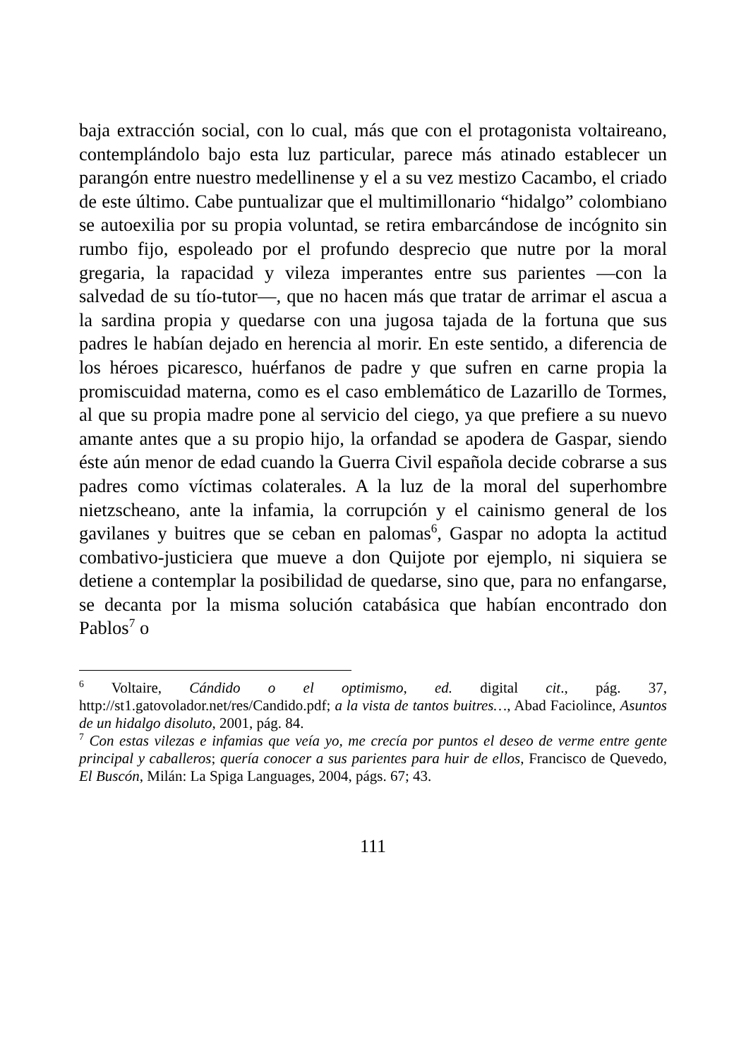baja extracción social, con lo cual, más que con el protagonista voltaireano, contemplándolo bajo esta luz particular, parece más atinado establecer un parangón entre nuestro medellinense y el a su vez mestizo Cacambo, el criado de este último. Cabe puntualizar que el multimillonario “hidalgo” colombiano se autoexilia por su propia voluntad, se retira embarcándose de incógnito sin rumbo fijo, espoleado por el profundo desprecio que nutre por la moral gregaria, la rapacidad y vileza imperantes entre sus parientes —con la salvedad de su tío-tutor—, que no hacen más que tratar de arrimar el ascua a la sardina propia y quedarse con una jugosa tajada de la fortuna que sus padres le habían dejado en herencia al morir. En este sentido, a diferencia de los héroes picaresco, huérfanos de padre y que sufren en carne propia la promiscuidad materna, como es el caso emblemático de Lazarillo de Tormes, al que su propia madre pone al servicio del ciego, ya que prefiere a su nuevo amante antes que a su propio hijo, la orfandad se apodera de Gaspar, siendo éste aún menor de edad cuando la Guerra Civil española decide cobrarse a sus padres como víctimas colaterales. A la luz de la moral del superhombre nietzscheano, ante la infamia, la corrupción y el cainismo general de los gavilanes y buitres que se ceban en palomas<sup>6</sup>, Gaspar no adopta la actitud combativo-justiciera que mueve a don Quijote por ejemplo, ni siquiera se detiene a contemplar la posibilidad de quedarse, sino que, para no enfangarse, se decanta por la misma solución catabásica que habían encontrado don Pablos<sup>7</sup> o
<sup>6</sup> Voltaire, Cándido o el optimismo, ed. digital cit., pág. 37, http://st1.gatovolador.net/res/Candido.pdf; a la vista de tantos buitres…, Abad Faciolince, Asuntos de un hidalgo disoluto, 2001, pág. 84.
<sup>7</sup> Con estas vilezas e infamias que veía yo, me crecía por puntos el deseo de verme entre gente principal y caballeros; quería conocer a sus parientes para huir de ellos, Francisco de Quevedo, El Buscón, Milán: La Spiga Languages, 2004, págs. 67; 43.
111